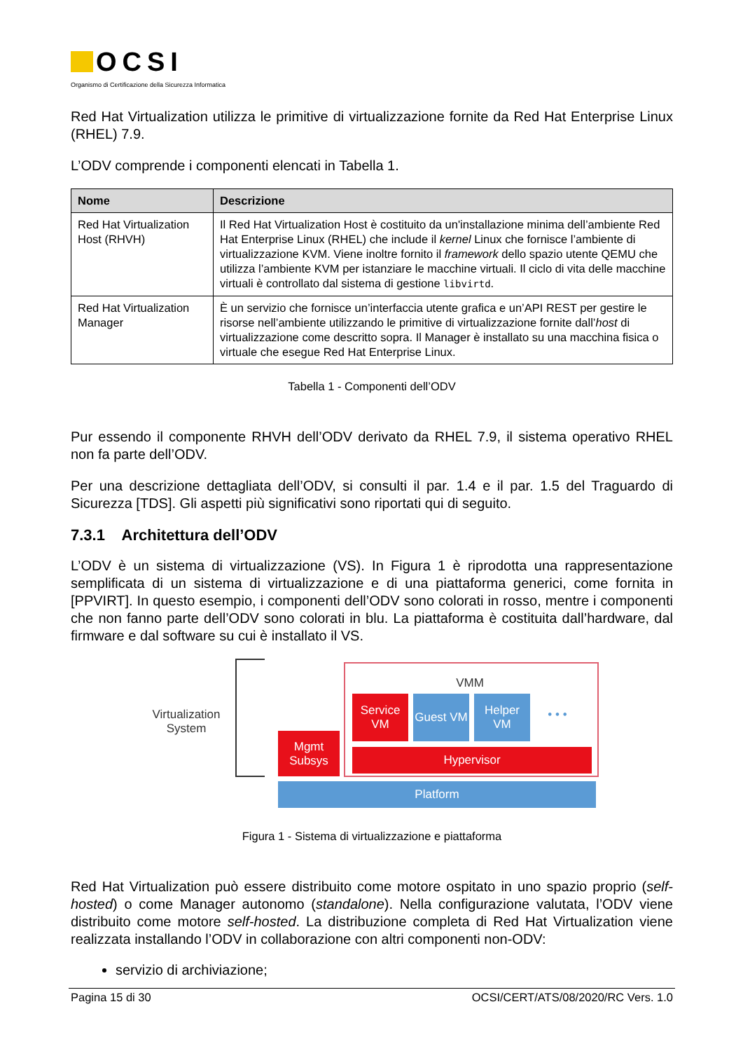OCSI
Organismo di Certificazione della Sicurezza Informatica
Red Hat Virtualization utilizza le primitive di virtualizzazione fornite da Red Hat Enterprise Linux (RHEL) 7.9.
L’ODV comprende i componenti elencati in Tabella 1.
| Nome | Descrizione |
| --- | --- |
| Red Hat Virtualization Host (RHVH) | Il Red Hat Virtualization Host è costituito da un'installazione minima dell’ambiente Red Hat Enterprise Linux (RHEL) che include il kernel Linux che fornisce l’ambiente di virtualizzazione KVM. Viene inoltre fornito il framework dello spazio utente QEMU che utilizza l’ambiente KVM per istanziare le macchine virtuali. Il ciclo di vita delle macchine virtuali è controllato dal sistema di gestione libvirtd . |
| Red Hat Virtualization Manager | È un servizio che fornisce un’interfaccia utente grafica e un’API REST per gestire le risorse nell’ambiente utilizzando le primitive di virtualizzazione fornite dall’ host di virtualizzazione come descritto sopra. Il Manager è installato su una macchina fisica o virtuale che esegue Red Hat Enterprise Linux. |
Tabella 1 - Componenti dell’ODV
Pur essendo il componente RHVH dell’ODV derivato da RHEL 7.9, il sistema operativo RHEL non fa parte dell’ODV.
Per una descrizione dettagliata dell’ODV, si consulti il par. 1.4 e il par. 1.5 del Traguardo di Sicurezza [TDS]. Gli aspetti più significativi sono riportati qui di seguito.
7.3.1 Architettura dell’ODV
L’ODV è un sistema di virtualizzazione (VS). In Figura 1 è riprodotta una rappresentazione semplificata di un sistema di virtualizzazione e di una piattaforma generici, come fornita in [PPVIRT]. In questo esempio, i componenti dell’ODV sono colorati in rosso, mentre i componenti che non fanno parte dell’ODV sono colorati in blu. La piattaforma è costituita dall’hardware, dal firmware e dal software su cui è installato il VS.
Virtualization System
VMM
Service VM
Guest VM
Helper VM
• • •
Mgmt Subsys
Hypervisor
Platform
Figura 1 - Sistema di virtualizzazione e piattaforma
Red Hat Virtualization può essere distribuito come motore ospitato in uno spazio proprio (self-hosted) o come Manager autonomo (standalone). Nella configurazione valutata, l’ODV viene distribuito come motore self-hosted. La distribuzione completa di Red Hat Virtualization viene realizzata installando l’ODV in collaborazione con altri componenti non-ODV:
servizio di archiviazione;
Pagina 15 di 30 OCSI/CERT/ATS/08/2020/RC Vers. 1.0